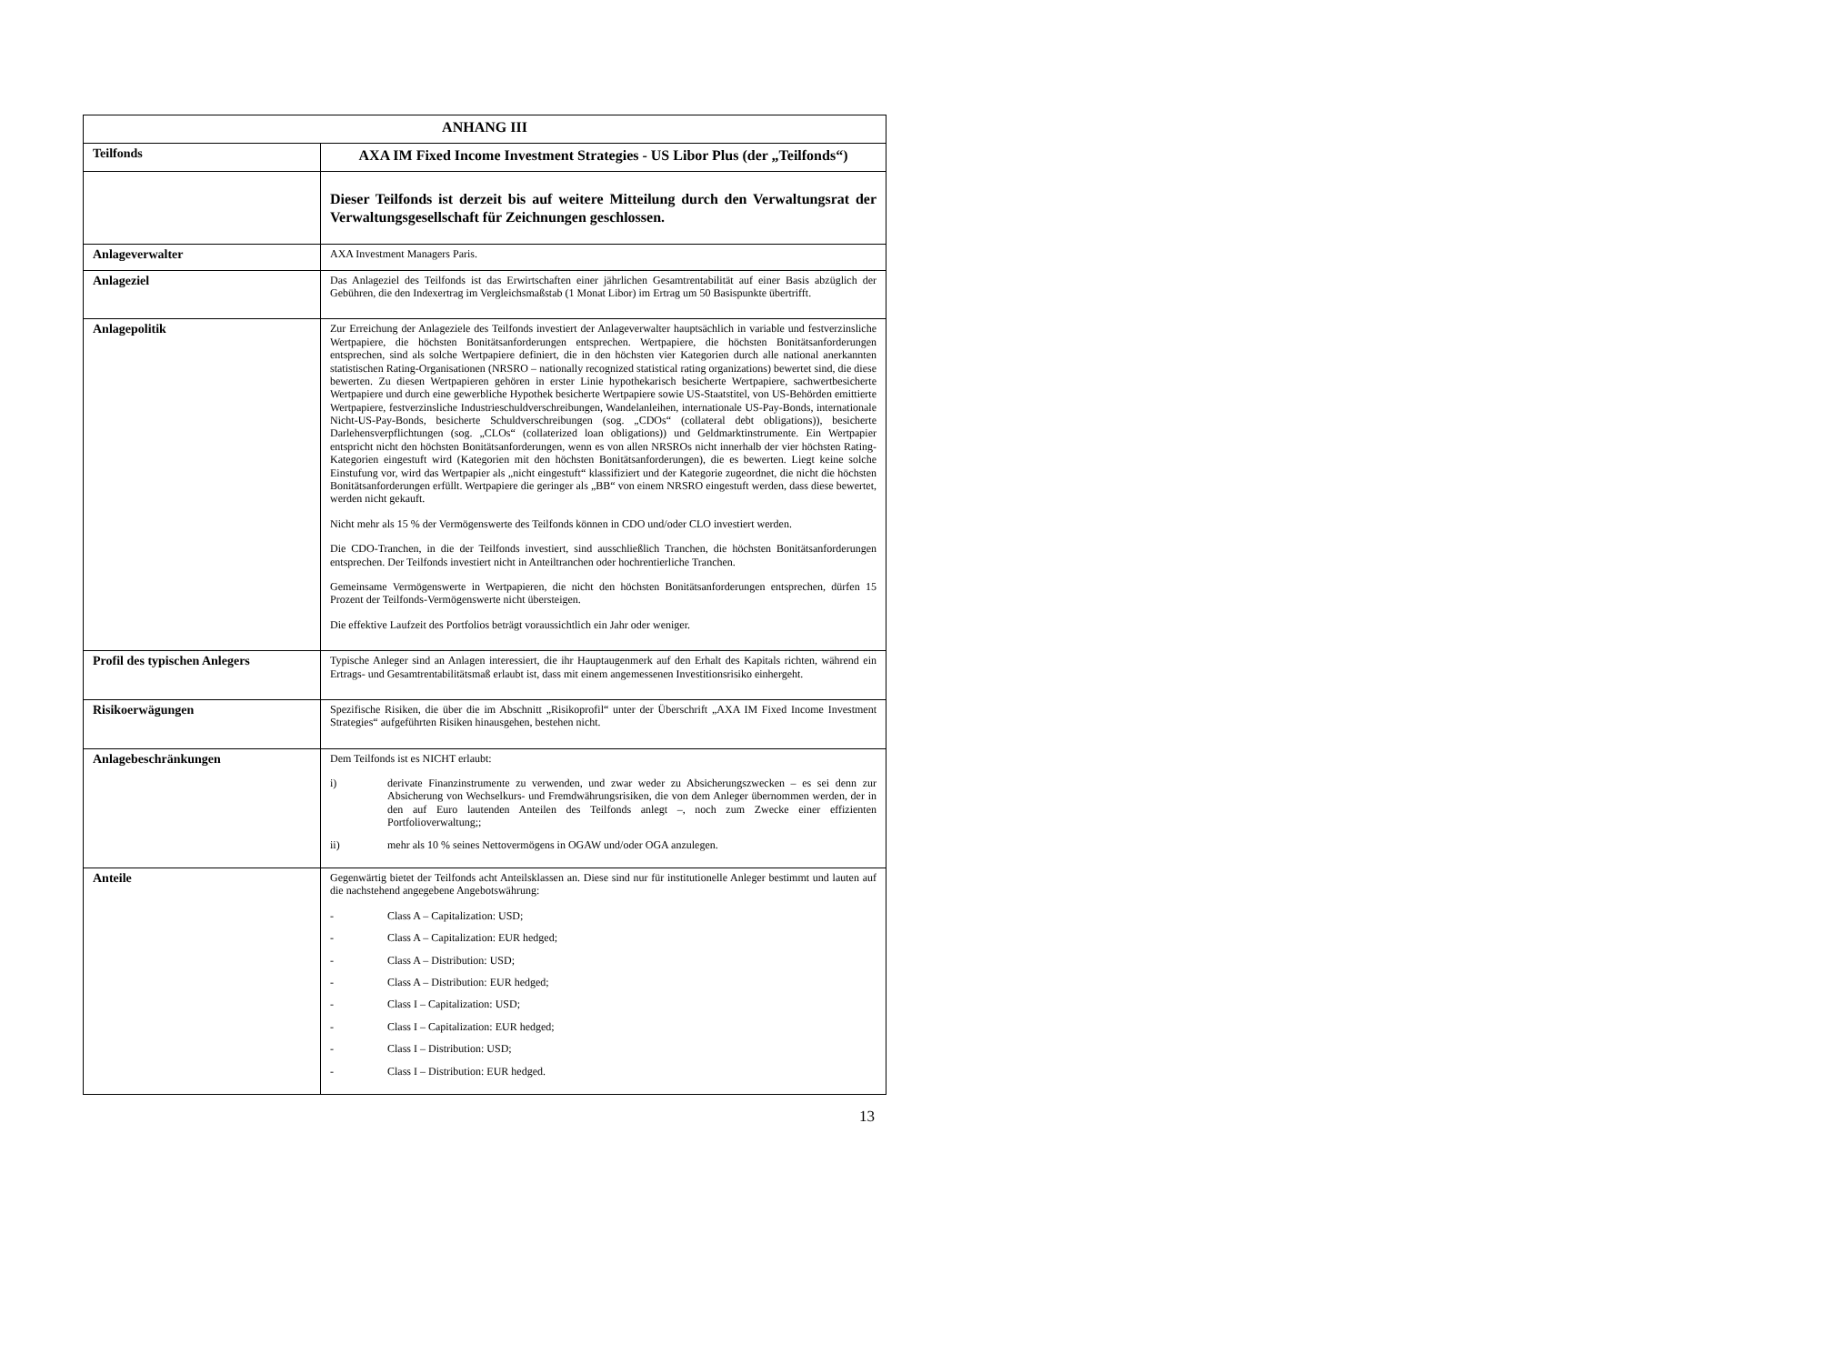| ANHANG III | |
| Teilfonds | AXA IM Fixed Income Investment Strategies - US Libor Plus (der „Teilfonds“) |
| | Dieser Teilfonds ist derzeit bis auf weitere Mitteilung durch den Verwaltungsrat der Verwaltungsgesellschaft für Zeichnungen geschlossen. |
| Anlageverwalter | AXA Investment Managers Paris. |
| Anlageziel | Das Anlageziel des Teilfonds ist das Erwirtschaften einer jährlichen Gesamtrentabilität auf einer Basis abzüglich der Gebühren, die den Indexertrag im Vergleichsmaßstab (1 Monat Libor) im Ertrag um 50 Basispunkte übertrifft. |
| Anlagepolitik | Zur Erreichung der Anlageziele des Teilfonds investiert der Anlageverwalter hauptsächlich in variable und festverzinsliche Wertpapiere, die höchsten Bonitätsanforderungen entsprechen. Wertpapiere, die höchsten Bonitätsanforderungen entsprechen, sind als solche Wertpapiere definiert, die in den höchsten vier Kategorien durch alle national anerkannten statistischen Rating-Organisationen (NRSRO – nationally recognized statistical rating organizations) bewertet sind, die diese bewerten. Zu diesen Wertpapieren gehören in erster Linie hypothekarisch besicherte Wertpapiere, sachwertbesicherte Wertpapiere und durch eine gewerbliche Hypothek besicherte Wertpapiere sowie US-Staatstitel, von US-Behörden emittierte Wertpapiere, festverzinsliche Industrieschuldverschreibungen, Wandelanleihen, internationale US-Pay-Bonds, internationale Nicht-US-Pay-Bonds, besicherte Schuldverschreibungen (sog. „CDOs“ (collateral debt obligations)), besicherte Darlehensverpflichtungen (sog. „CLOs“ (collaterized loan obligations)) und Geldmarktinstrumente. Ein Wertpapier entspricht nicht den höchsten Bonitätsanforderungen, wenn es von allen NRSROs nicht innerhalb der vier höchsten Rating-Kategorien eingestuft wird (Kategorien mit den höchsten Bonitätsanforderungen), die es bewerten. Liegt keine solche Einstufung vor, wird das Wertpapier als „nicht eingestuft“ klassifiziert und der Kategorie zugeordnet, die nicht die höchsten Bonitätsanforderungen erfüllt. Wertpapiere die geringer als „BB“ von einem NRSRO eingestuft werden, dass diese bewertet, werden nicht gekauft. Nicht mehr als 15 % der Vermögenswerte des Teilfonds können in CDO und/oder CLO investiert werden. Die CDO-Tranchen, in die der Teilfonds investiert, sind ausschließlich Tranchen, die höchsten Bonitätsanforderungen entsprechen. Der Teilfonds investiert nicht in Anteiltranchen oder hochrentierliche Tranchen. Gemeinsame Vermögenswerte in Wertpapieren, die nicht den höchsten Bonitätsanforderungen entsprechen, dürfen 15 Prozent der Teilfonds-Vermögenswerte nicht übersteigen. Die effektive Laufzeit des Portfolios beträgt voraussichtlich ein Jahr oder weniger. |
| Profil des typischen Anlegers | Typische Anleger sind an Anlagen interessiert, die ihr Hauptaugenmerk auf den Erhalt des Kapitals richten, während ein Ertrags- und Gesamtrentabilitätsmaß erlaubt ist, dass mit einem angemessenen Investitionsrisiko einhergeht. |
| Risikoerwägungen | Spezifische Risiken, die über die im Abschnitt „Risikoprofil“ unter der Überschrift „AXA IM Fixed Income Investment Strategies“ aufgeführten Risiken hinausgehen, bestehen nicht. |
| Anlagebeschränkungen | Dem Teilfonds ist es NICHT erlaubt: i) derivate Finanzinstrumente zu verwenden, und zwar weder zu Absicherungszwecken – es sei denn zur Absicherung von Wechselkurs- und Fremdwährungsrisiken, die von dem Anleger übernommen werden, der in den auf Euro lautenden Anteilen des Teilfonds anlegt –, noch zum Zwecke einer effizienten Portfolioverwaltung;; ii) mehr als 10 % seines Nettovermögens in OGAW und/oder OGA anzulegen. |
| Anteile | Gegenwärtig bietet der Teilfonds acht Anteilsklassen an. Diese sind nur für institutionelle Anleger bestimmt und lauten auf die nachstehend angegebene Angebotswährung: - Class A – Capitalization: USD; - Class A – Capitalization: EUR hedged; - Class A – Distribution: USD; - Class A – Distribution: EUR hedged; - Class I – Capitalization: USD; - Class I – Capitalization: EUR hedged; - Class I – Distribution: USD; - Class I – Distribution: EUR hedged. |
13